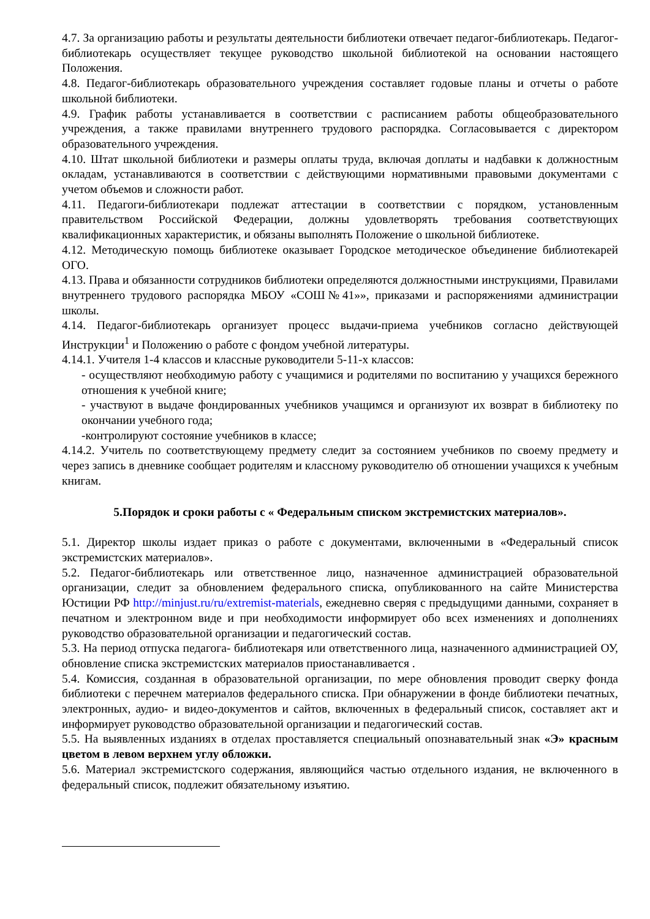4.7. За организацию работы и результаты деятельности библиотеки отвечает педагог-библиотекарь. Педагог-библиотекарь осуществляет текущее руководство школьной библиотекой на основании настоящего Положения.
4.8. Педагог-библиотекарь образовательного учреждения составляет годовые планы и отчеты о работе школьной библиотеки.
4.9. График работы устанавливается в соответствии с расписанием работы общеобразовательного учреждения, а также правилами внутреннего трудового распорядка. Согласовывается с директором образовательного учреждения.
4.10. Штат школьной библиотеки и размеры оплаты труда, включая доплаты и надбавки к должностным окладам, устанавливаются в соответствии с действующими нормативными правовыми документами с учетом объемов и сложности работ.
4.11. Педагоги-библиотекари подлежат аттестации в соответствии с порядком, установленным правительством Российской Федерации, должны удовлетворять требования соответствующих квалификационных характеристик, и обязаны выполнять Положение о школьной библиотеке.
4.12. Методическую помощь библиотеке оказывает Городское методическое объединение библиотекарей ОГО.
4.13. Права и обязанности сотрудников библиотеки определяются должностными инструкциями, Правилами внутреннего трудового распорядка МБОУ «СОШ№41»», приказами и распоряжениями администрации школы.
4.14. Педагог-библиотекарь организует процесс выдачи-приема учебников согласно действующей Инструкции<sup>1</sup> и Положению о работе с фондом учебной литературы.
4.14.1. Учителя 1-4 классов и классные руководители 5-11-х классов:
- осуществляют необходимую работу с учащимися и родителями по воспитанию у учащихся бережного отношения к учебной книге;
- участвуют в выдаче фондированных учебников учащимся и организуют их возврат в библиотеку по окончании учебного года;
-контролируют состояние учебников в классе;
4.14.2. Учитель по соответствующему предмету следит за состоянием учебников по своему предмету и через запись в дневнике сообщает родителям и классному руководителю об отношении учащихся к учебным книгам.
5.Порядок и сроки работы с « Федеральным списком экстремистских материалов».
5.1. Директор школы издает приказ о работе с документами, включенными в «Федеральный список экстремистских материалов».
5.2. Педагог-библиотекарь или ответственное лицо, назначенное администрацией образовательной организации, следит за обновлением федерального списка, опубликованного на сайте Министерства Юстиции РФ http://minjust.ru/ru/extremist-materials, ежедневно сверяя с предыдущими данными, сохраняет в печатном и электронном виде и при необходимости информирует обо всех изменениях и дополнениях руководство образовательной организации и педагогический состав.
5.3. На период отпуска педагога- библиотекаря или ответственного лица, назначенного администрацией ОУ, обновление списка экстремистских материалов приостанавливается .
5.4. Комиссия, созданная в образовательной организации, по мере обновления проводит сверку фонда библиотеки с перечнем материалов федерального списка. При обнаружении в фонде библиотеки печатных, электронных, аудио- и видео-документов и сайтов, включенных в федеральный список, составляет акт и информирует руководство образовательной организации и педагогический состав.
5.5. На выявленных изданиях в отделах проставляется специальный опознавательный знак «Э» красным цветом в левом верхнем углу обложки.
5.6. Материал экстремистского содержания, являющийся частью отдельного издания, не включенного в федеральный список, подлежит обязательному изъятию.